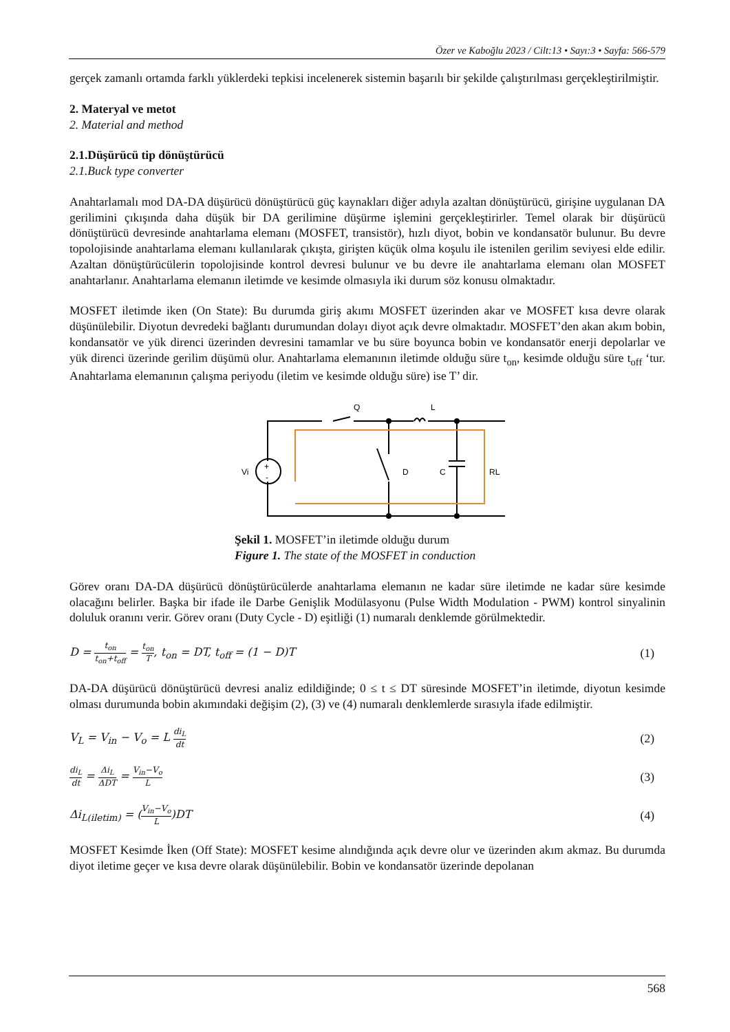Özer ve Kaboğlu 2023 / Cilt:13 • Sayı:3 • Sayfa: 566-579
gerçek zamanlı ortamda farklı yüklerdeki tepkisi incelenerek sistemin başarılı bir şekilde çalıştırılması gerçekleştirilmiştir.
2. Materyal ve metot
2. Material and method
2.1.Düşürücü tip dönüştürücü
2.1.Buck type converter
Anahtarlamalı mod DA-DA düşürücü dönüştürücü güç kaynakları diğer adıyla azaltan dönüştürücü, girişine uygulanan DA gerilimini çıkışında daha düşük bir DA gerilimine düşürme işlemini gerçekleştirirler. Temel olarak bir düşürücü dönüştürücü devresinde anahtarlama elemanı (MOSFET, transistör), hızlı diyot, bobin ve kondansatör bulunur. Bu devre topolojisinde anahtarlama elemanı kullanılarak çıkışta, girişten küçük olma koşulu ile istenilen gerilim seviyesi elde edilir. Azaltan dönüştürücülerin topolojisinde kontrol devresi bulunur ve bu devre ile anahtarlama elemanı olan MOSFET anahtarlanır. Anahtarlama elemanın iletimde ve kesimde olmasıyla iki durum söz konusu olmaktadır.
MOSFET iletimde iken (On State): Bu durumda giriş akımı MOSFET üzerinden akar ve MOSFET kısa devre olarak düşünülebilir. Diyotun devredeki bağlantı durumundan dolayı diyot açık devre olmaktadır. MOSFET’den akan akım bobin, kondansatör ve yük direnci üzerinden devresini tamamlar ve bu süre boyunca bobin ve kondansatör enerji depolarlar ve yük direnci üzerinde gerilim düşümü olur. Anahtarlama elemanının iletimde olduğu süre t<sub>on</sub>, kesimde olduğu süre t<sub>off</sub> ‘tur. Anahtarlama elemanının çalışma periyodu (iletim ve kesimde olduğu süre) ise T’ dir.
Q
L
Vi
D
C
RL
+
-
Şekil 1. MOSFET’in iletimde olduğu durum
Figure 1. The state of the MOSFET in conduction
Görev oranı DA-DA düşürücü dönüştürücülerde anahtarlama elemanın ne kadar süre iletimde ne kadar süre kesimde olacağını belirler. Başka bir ifade ile Darbe Genişlik Modülasyonu (Pulse Width Modulation - PWM) kontrol sinyalinin doluluk oranını verir. Görev oranı (Duty Cycle - D) eşitliği (1) numaralı denklemde görülmektedir.
D = t<sub>on</sub> t<sub>on</sub>+t<sub>off</sub> = t<sub>on</sub> T, t<sub>on</sub> = DT, t<sub>off</sub> = (1 − D)T
(1)
DA-DA düşürücü dönüştürücü devresi analiz edildiğinde; 0 ≤ t ≤ DT süresinde MOSFET’in iletimde, diyotun kesimde olması durumunda bobin akımındaki değişim (2), (3) ve (4) numaralı denklemlerde sırasıyla ifade edilmiştir.
V<sub>L</sub> = V<sub>in</sub> − V<sub>o</sub> = L di<sub>L</sub> dt
(2)
di<sub>L</sub> dt = Δi<sub>L</sub> ΔDT = V<sub>in</sub>−V<sub>o</sub> L
(3)
Δi<sub>L(iletim)</sub> = (V<sub>in</sub>−V<sub>o</sub> L)DT (4)
MOSFET Kesimde İken (Off State): MOSFET kesime alındığında açık devre olur ve üzerinden akım akmaz. Bu durumda diyot iletime geçer ve kısa devre olarak düşünülebilir. Bobin ve kondansatör üzerinde depolanan
568